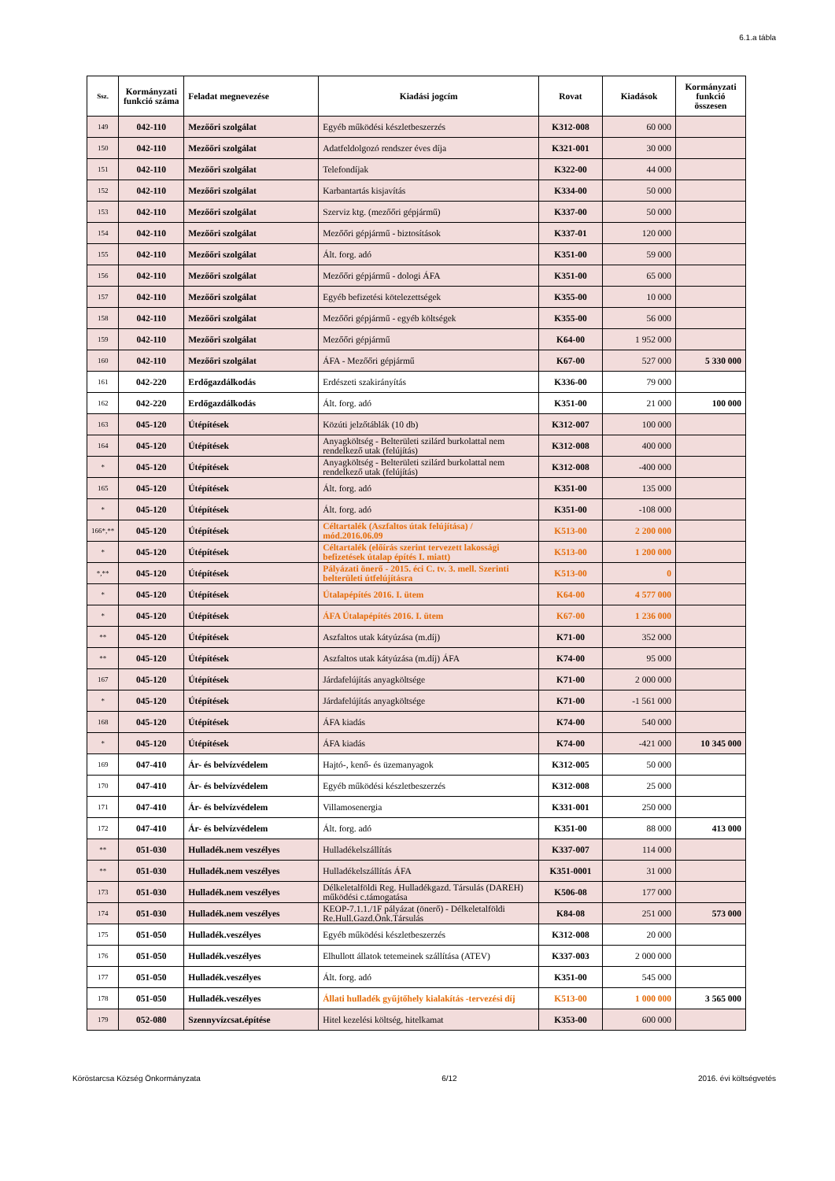6.1.a tábla
| Ssz. | Kormányzati funkció száma | Feladat megnevezése | Kiadási jogcím | Rovat | Kiadások | Kormányzati funkció összesen |
| --- | --- | --- | --- | --- | --- | --- |
| 149 | 042-110 | Mezőőri szolgálat | Egyéb működési készletbeszerzés | K312-008 | 60 000 | |
| 150 | 042-110 | Mezőőri szolgálat | Adatfeldolgozó rendszer éves díja | K321-001 | 30 000 | |
| 151 | 042-110 | Mezőőri szolgálat | Telefondíjak | K322-00 | 44 000 | |
| 152 | 042-110 | Mezőőri szolgálat | Karbantartás kisjavítás | K334-00 | 50 000 | |
| 153 | 042-110 | Mezőőri szolgálat | Szerviz ktg. (mezőőri gépjármű) | K337-00 | 50 000 | |
| 154 | 042-110 | Mezőőri szolgálat | Mezőőri gépjármű - biztosítások | K337-01 | 120 000 | |
| 155 | 042-110 | Mezőőri szolgálat | Ált. forg. adó | K351-00 | 59 000 | |
| 156 | 042-110 | Mezőőri szolgálat | Mezőőri gépjármű - dologi ÁFA | K351-00 | 65 000 | |
| 157 | 042-110 | Mezőőri szolgálat | Egyéb befizetési kötelezettségek | K355-00 | 10 000 | |
| 158 | 042-110 | Mezőőri szolgálat | Mezőőri gépjármű - egyéb költségek | K355-00 | 56 000 | |
| 159 | 042-110 | Mezőőri szolgálat | Mezőőri gépjármű | K64-00 | 1 952 000 | |
| 160 | 042-110 | Mezőőri szolgálat | ÁFA - Mezőőri gépjármű | K67-00 | 527 000 | 5 330 000 |
| 161 | 042-220 | Erdőgazdálkodás | Erdészeti szakirányítás | K336-00 | 79 000 | |
| 162 | 042-220 | Erdőgazdálkodás | Ált. forg. adó | K351-00 | 21 000 | 100 000 |
| 163 | 045-120 | Útépítések | Közúti jelzőtáblák (10 db) | K312-007 | 100 000 | |
| 164 | 045-120 | Útépítések | Anyagköltség - Belterületi szilárd burkolattal nem rendelkező utak (felújítás) | K312-008 | 400 000 | |
| * | 045-120 | Útépítések | Anyagköltség - Belterületi szilárd burkolattal nem rendelkező utak (felújítás) | K312-008 | -400 000 | |
| 165 | 045-120 | Útépítések | Ált. forg. adó | K351-00 | 135 000 | |
| * | 045-120 | Útépítések | Ált. forg. adó | K351-00 | -108 000 | |
| 166*,** | 045-120 | Útépítések | Céltartalék (Aszfaltos útak felújítása) / mód.2016.06.09 | K513-00 | 2 200 000 | |
| * | 045-120 | Útépítések | Céltartalék (előírás szerint tervezett lakossági befizetések útalap építés I. miatt) | K513-00 | 1 200 000 | |
| *,** | 045-120 | Útépítések | Pályázati önerő - 2015. éci C. tv. 3. mell. Szerinti belterületi útfelújításra | K513-00 | 0 | |
| * | 045-120 | Útépítések | Útalapépítés 2016. I. ütem | K64-00 | 4 577 000 | |
| * | 045-120 | Útépítések | ÁFA Útalapépítés 2016. I. ütem | K67-00 | 1 236 000 | |
| ** | 045-120 | Útépítések | Aszfaltos utak kátyúzása (m.díj) | K71-00 | 352 000 | |
| ** | 045-120 | Útépítések | Aszfaltos utak kátyúzása (m.díj) ÁFA | K74-00 | 95 000 | |
| 167 | 045-120 | Útépítések | Járdafelújítás anyagköltsége | K71-00 | 2 000 000 | |
| * | 045-120 | Útépítések | Járdafelújítás anyagköltsége | K71-00 | -1 561 000 | |
| 168 | 045-120 | Útépítések | ÁFA kiadás | K74-00 | 540 000 | |
| * | 045-120 | Útépítések | ÁFA kiadás | K74-00 | -421 000 | 10 345 000 |
| 169 | 047-410 | Ár- és belvízvédelem | Hajtó-, kenő- és üzemanyagok | K312-005 | 50 000 | |
| 170 | 047-410 | Ár- és belvízvédelem | Egyéb működési készletbeszerzés | K312-008 | 25 000 | |
| 171 | 047-410 | Ár- és belvízvédelem | Villamosenergia | K331-001 | 250 000 | |
| 172 | 047-410 | Ár- és belvízvédelem | Ált. forg. adó | K351-00 | 88 000 | 413 000 |
| ** | 051-030 | Hulladék.nem veszélyes | Hulladékelszállítás | K337-007 | 114 000 | |
| ** | 051-030 | Hulladék.nem veszélyes | Hulladékelszállítás ÁFA | K351-0001 | 31 000 | |
| 173 | 051-030 | Hulladék.nem veszélyes | Délkeletalföldi Reg. Hulladékgazd. Társulás (DAREH) működési c.támogatása | K506-08 | 177 000 | |
| 174 | 051-030 | Hulladék.nem veszélyes | KEOP-7.1.1./1F pályázat (önerő) - Délkeletalföldi Re.Hull.Gazd.Önk.Társulás | K84-08 | 251 000 | 573 000 |
| 175 | 051-050 | Hulladék.veszélyes | Egyéb működési készletbeszerzés | K312-008 | 20 000 | |
| 176 | 051-050 | Hulladék.veszélyes | Elhullott állatok tetemeinek szállítása (ATEV) | K337-003 | 2 000 000 | |
| 177 | 051-050 | Hulladék.veszélyes | Ált. forg. adó | K351-00 | 545 000 | |
| 178 | 051-050 | Hulladék.veszélyes | Állati hulladék gyűjtőhely kialakítás -tervezési díj | K513-00 | 1 000 000 | 3 565 000 |
| 179 | 052-080 | Szennyvízcsat.építése | Hitel kezelési költség, hitelkamat | K353-00 | 600 000 | |
Köröstarcsa Község Önkormányzata 6/12 2016. évi költségvetés